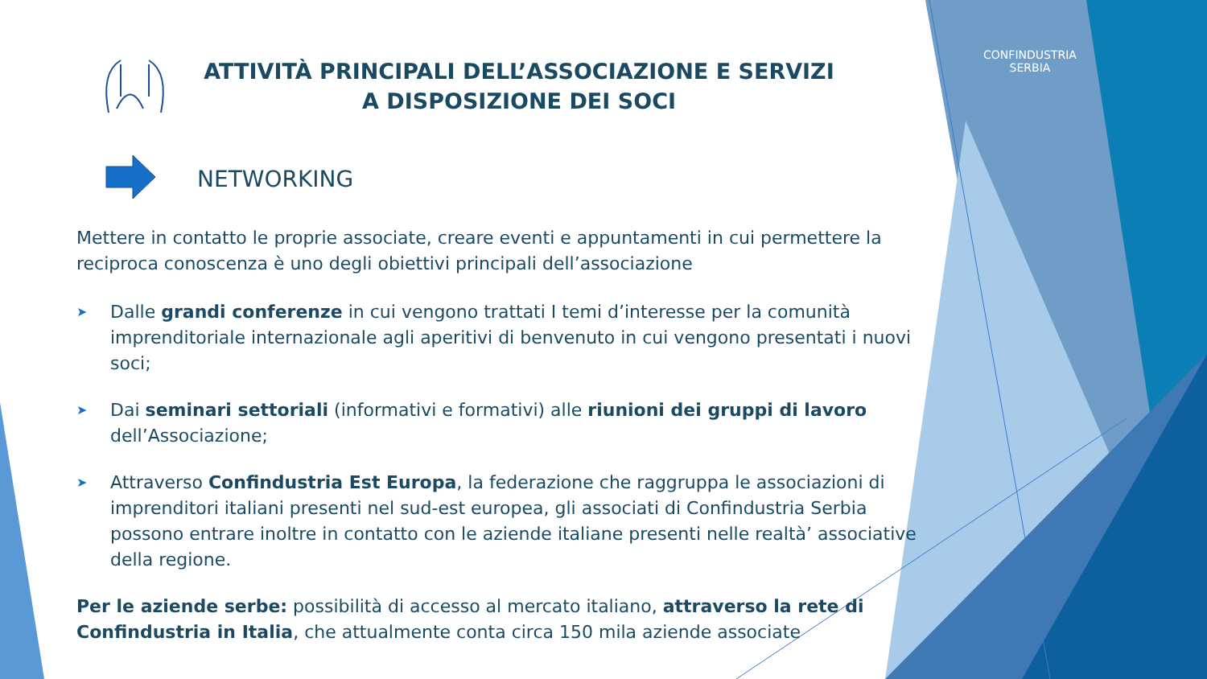CONFINDUSTRIA
SERBIA
ATTIVITÀ PRINCIPALI DELL’ASSOCIAZIONE E SERVIZI A DISPOSIZIONE DEI SOCI
NETWORKING
Mettere in contatto le proprie associate, creare eventi e appuntamenti in cui permettere la reciproca conoscenza è uno degli obiettivi principali dell’associazione
➤ Dalle grandi conferenze in cui vengono trattati I temi d’interesse per la comunità imprenditoriale internazionale agli aperitivi di benvenuto in cui vengono presentati i nuovi soci;
➤ Dai seminari settoriali (informativi e formativi) alle riunioni dei gruppi di lavoro dell’Associazione;
➤ Attraverso Confindustria Est Europa, la federazione che raggruppa le associazioni di imprenditori italiani presenti nel sud-est europea, gli associati di Confindustria Serbia possono entrare inoltre in contatto con le aziende italiane presenti nelle realtà’ associative della regione.
Per le aziende serbe: possibilità di accesso al mercato italiano, attraverso la rete di Confindustria in Italia, che attualmente conta circa 150 mila aziende associate